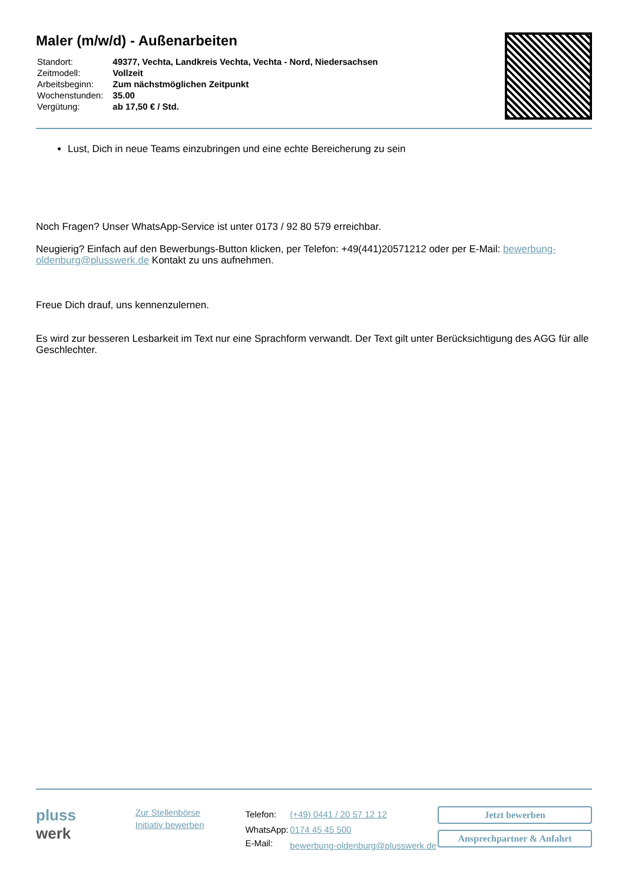Maler (m/w/d) - Außenarbeiten
| Standort: | 49377, Vechta, Landkreis Vechta, Vechta - Nord, Niedersachsen |
| Zeitmodell: | Vollzeit |
| Arbeitsbeginn: | Zum nächstmöglichen Zeitpunkt |
| Wochenstunden: | 35.00 |
| Vergütung: | ab 17,50 € / Std. |
Lust, Dich in neue Teams einzubringen und eine echte Bereicherung zu sein
Noch Fragen? Unser WhatsApp-Service ist unter 0173 / 92 80 579 erreichbar.
Neugierig? Einfach auf den Bewerbungs-Button klicken, per Telefon: +49(441)20571212 oder per E-Mail: bewerbung-oldenburg@plusswerk.de Kontakt zu uns aufnehmen.
Freue Dich drauf, uns kennenzulernen.
Es wird zur besseren Lesbarkeit im Text nur eine Sprachform verwandt. Der Text gilt unter Berücksichtigung des AGG für alle Geschlechter.
pluss
werk
Zur Stellenbörse
Initiativ bewerben
| Telefon: | (+49) 0441 / 20 57 12 12 |
| WhatsApp: | 0174 45 45 500 |
| E-Mail: | bewerbung-oldenburg@plusswerk.de |
Jetzt bewerben
Ansprechpartner & Anfahrt